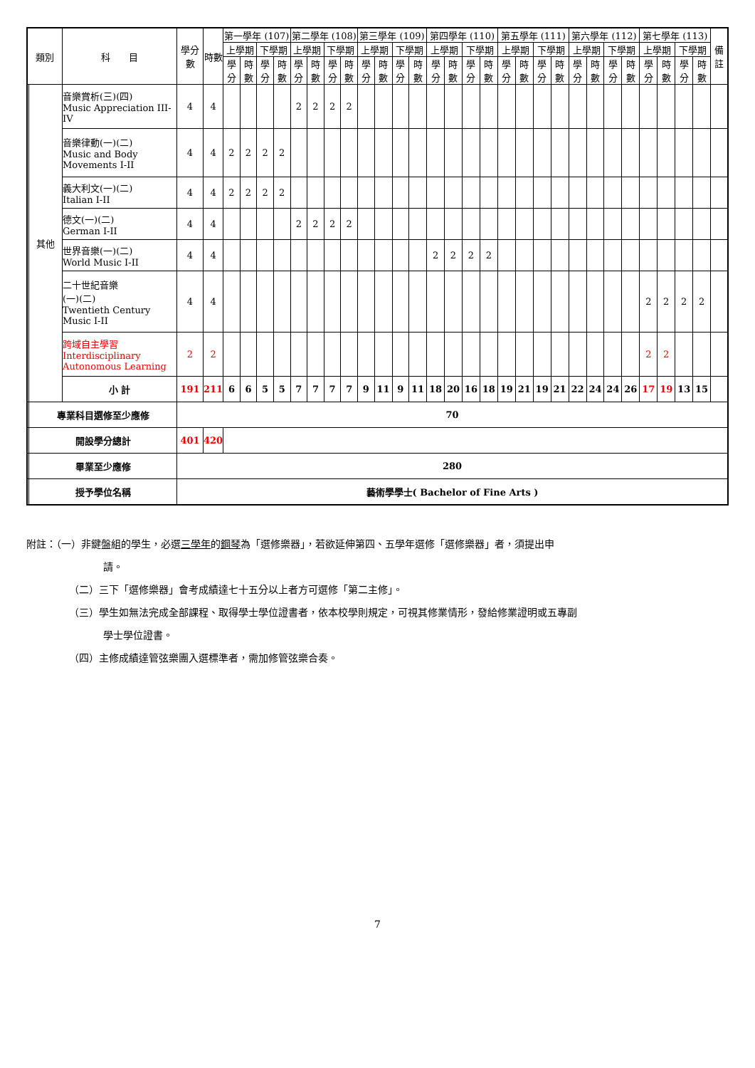| 類別 | | 科 目 | 學分數 | 時數 | 第一學年 (107) | | | | 第二學年 (108) | | | | 第三學年 (109) | | | | 第四學年 (110) | | | | 第五學年 (111) | | | | 第六學年 (112) | | | | 第七學年 (113) | | | | 備註 |
| --- | --- | --- | --- | --- | --- | --- | --- | --- | --- | --- | --- | --- | --- | --- | --- | --- | --- | --- | --- | --- | --- | --- | --- | --- | --- | --- | --- | --- | --- | --- | --- | --- | --- |
| | | | | | 上學期 | | 下學期 | | 上學期 | | 下學期 | | 上學期 | | 下學期 | | 上學期 | | 下學期 | | 上學期 | | 下學期 | | 上學期 | | 下學期 | | 上學期 | | 下學期 | | |
| | | | | | 學分 | 時數 | 學分 | 時數 | 學分 | 時數 | 學分 | 時數 | 學分 | 時數 | 學分 | 時數 | 學分 | 時數 | 學分 | 時數 | 學分 | 時數 | 學分 | 時數 | 學分 | 時數 | 學分 | 時數 | 學分 | 時數 | 學分 | 時數 | |
| | 其他 | 音樂賞析(三)(四) Music Appreciation III-IV | 4 | 4 | | | | | 2 | 2 | 2 | 2 | | | | | | | | | | | | | | | | | | | | | |
| | | 音樂律動(一)(二) Music and Body Movements I-II | 4 | 4 | 2 | 2 | 2 | 2 | | | | | | | | | | | | | | | | | | | | | | | | | |
| | | 義大利文(一)(二) Italian I-II | 4 | 4 | 2 | 2 | 2 | 2 | | | | | | | | | | | | | | | | | | | | | | | | | |
| | | 德文(一)(二) German I-II | 4 | 4 | | | | | 2 | 2 | 2 | 2 | | | | | | | | | | | | | | | | | | | | | |
| | | 世界音樂(一)(二) World Music I-II | 4 | 4 | | | | | | | | | | | | | 2 | 2 | 2 | 2 | | | | | | | | | | | | | |
| | | 二十世紀音樂 (一)(二) Twentieth Century Music I-II | 4 | 4 | | | | | | | | | | | | | | | | | | | | | | | | | 2 | 2 | 2 | 2 | |
| | | 跨域自主學習 Interdisciplinary Autonomous Learning | 2 | 2 | | | | | | | | | | | | | | | | | | | | | | | | | 2 | 2 | | | |
| | | 小 計 | 191 | 211 | 6 | 6 | 5 | 5 | 7 | 7 | 7 | 7 | 9 | 11 | 9 | 11 | 18 | 20 | 16 | 18 | 19 | 21 | 19 | 21 | 22 | 24 | 24 | 26 | 17 | 19 | 13 | 15 | |
| | 專業科目選修至少應修 | | 70 | | | | | | | | | | | | | | | | | | | | | | | | | | | | | | |
| | 開設學分總計 | | 401 | 420 | | | | | | | | | | | | | | | | | | | | | | | | | | | | | |
| | 畢業至少應修 | | 280 | | | | | | | | | | | | | | | | | | | | | | | | | | | | | | |
| | 授予學位名稱 | | 藝術學學士( Bachelor of Fine Arts ) | | | | | | | | | | | | | | | | | | | | | | | | | | | | | | |
附註：（一）非鍵盤組的學生，必選三學年的鋼琴為「選修樂器」，若欲延伸第四、五學年選修「選修樂器」者，須提出申
請。
（二）三下「選修樂器」會考成績達七十五分以上者方可選修「第二主修」。
（三）學生如無法完成全部課程、取得學士學位證書者，依本校學則規定，可視其修業情形，發給修業證明或五專副
學士學位證書。
（四）主修成績達管弦樂團入選標準者，需加修管弦樂合奏。
7